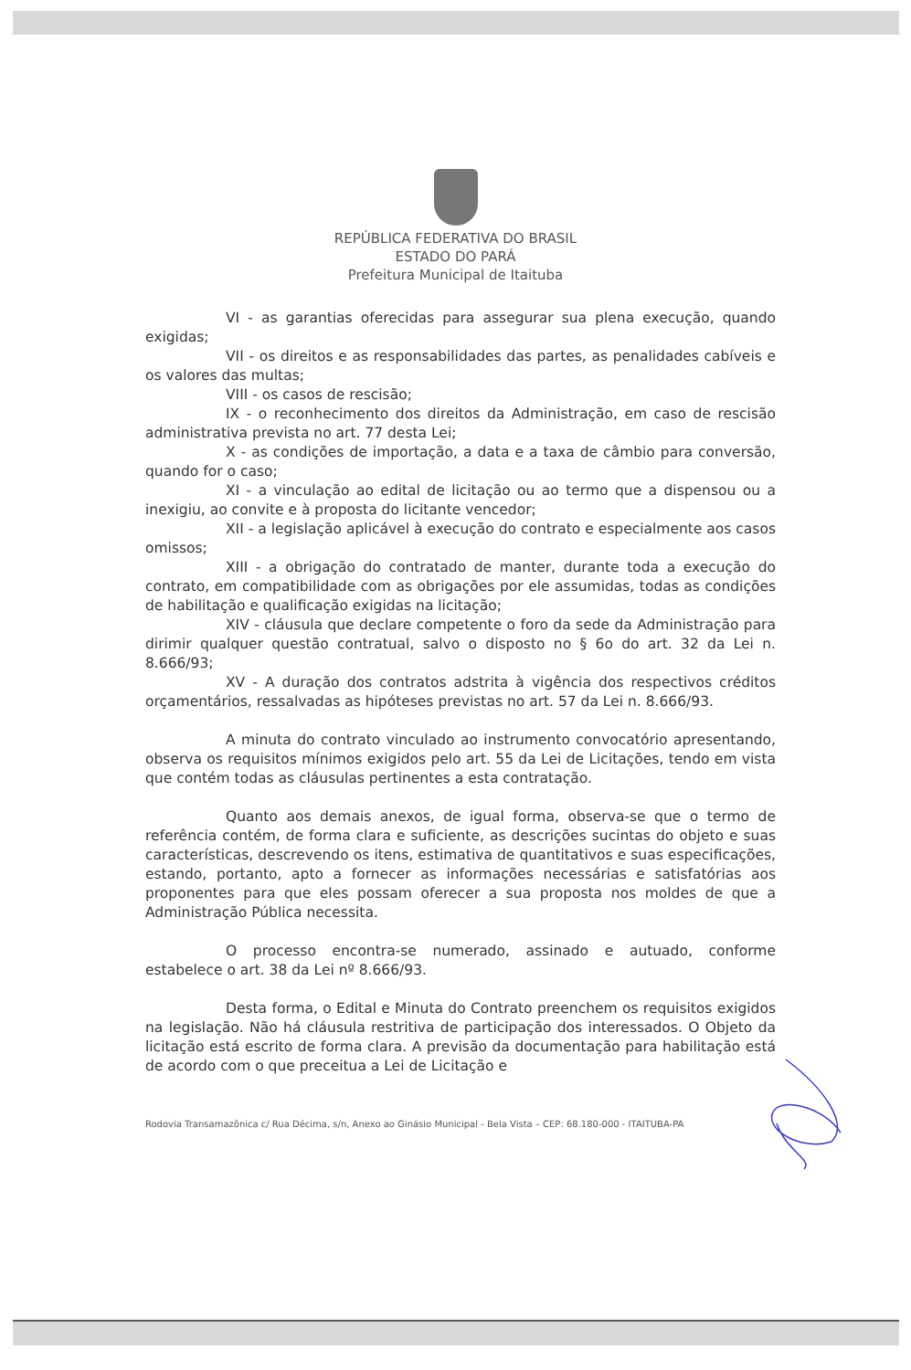REPÚBLICA FEDERATIVA DO BRASIL
ESTADO DO PARÁ
Prefeitura Municipal de Itaituba
VI - as garantias oferecidas para assegurar sua plena execução, quando exigidas;
VII - os direitos e as responsabilidades das partes, as penalidades cabíveis e os valores das multas;
VIII - os casos de rescisão;
IX - o reconhecimento dos direitos da Administração, em caso de rescisão administrativa prevista no art. 77 desta Lei;
X - as condições de importação, a data e a taxa de câmbio para conversão, quando for o caso;
XI - a vinculação ao edital de licitação ou ao termo que a dispensou ou a inexigiu, ao convite e à proposta do licitante vencedor;
XII - a legislação aplicável à execução do contrato e especialmente aos casos omissos;
XIII - a obrigação do contratado de manter, durante toda a execução do contrato, em compatibilidade com as obrigações por ele assumidas, todas as condições de habilitação e qualificação exigidas na licitação;
XIV - cláusula que declare competente o foro da sede da Administração para dirimir qualquer questão contratual, salvo o disposto no § 6o do art. 32 da Lei n. 8.666/93;
XV - A duração dos contratos adstrita à vigência dos respectivos créditos orçamentários, ressalvadas as hipóteses previstas no art. 57 da Lei n. 8.666/93.
A minuta do contrato vinculado ao instrumento convocatório apresentando, observa os requisitos mínimos exigidos pelo art. 55 da Lei de Licitações, tendo em vista que contém todas as cláusulas pertinentes a esta contratação.
Quanto aos demais anexos, de igual forma, observa-se que o termo de referência contém, de forma clara e suficiente, as descrições sucintas do objeto e suas características, descrevendo os itens, estimativa de quantitativos e suas especificações, estando, portanto, apto a fornecer as informações necessárias e satisfatórias aos proponentes para que eles possam oferecer a sua proposta nos moldes de que a Administração Pública necessita.
O processo encontra-se numerado, assinado e autuado, conforme estabelece o art. 38 da Lei nº 8.666/93.
Desta forma, o Edital e Minuta do Contrato preenchem os requisitos exigidos na legislação. Não há cláusula restritiva de participação dos interessados. O Objeto da licitação está escrito de forma clara. A previsão da documentação para habilitação está de acordo com o que preceitua a Lei de Licitação e
Rodovia Transamazônica c/ Rua Décima, s/n, Anexo ao Ginásio Municipal - Bela Vista – CEP: 68.180-000 - ITAITUBA-PA